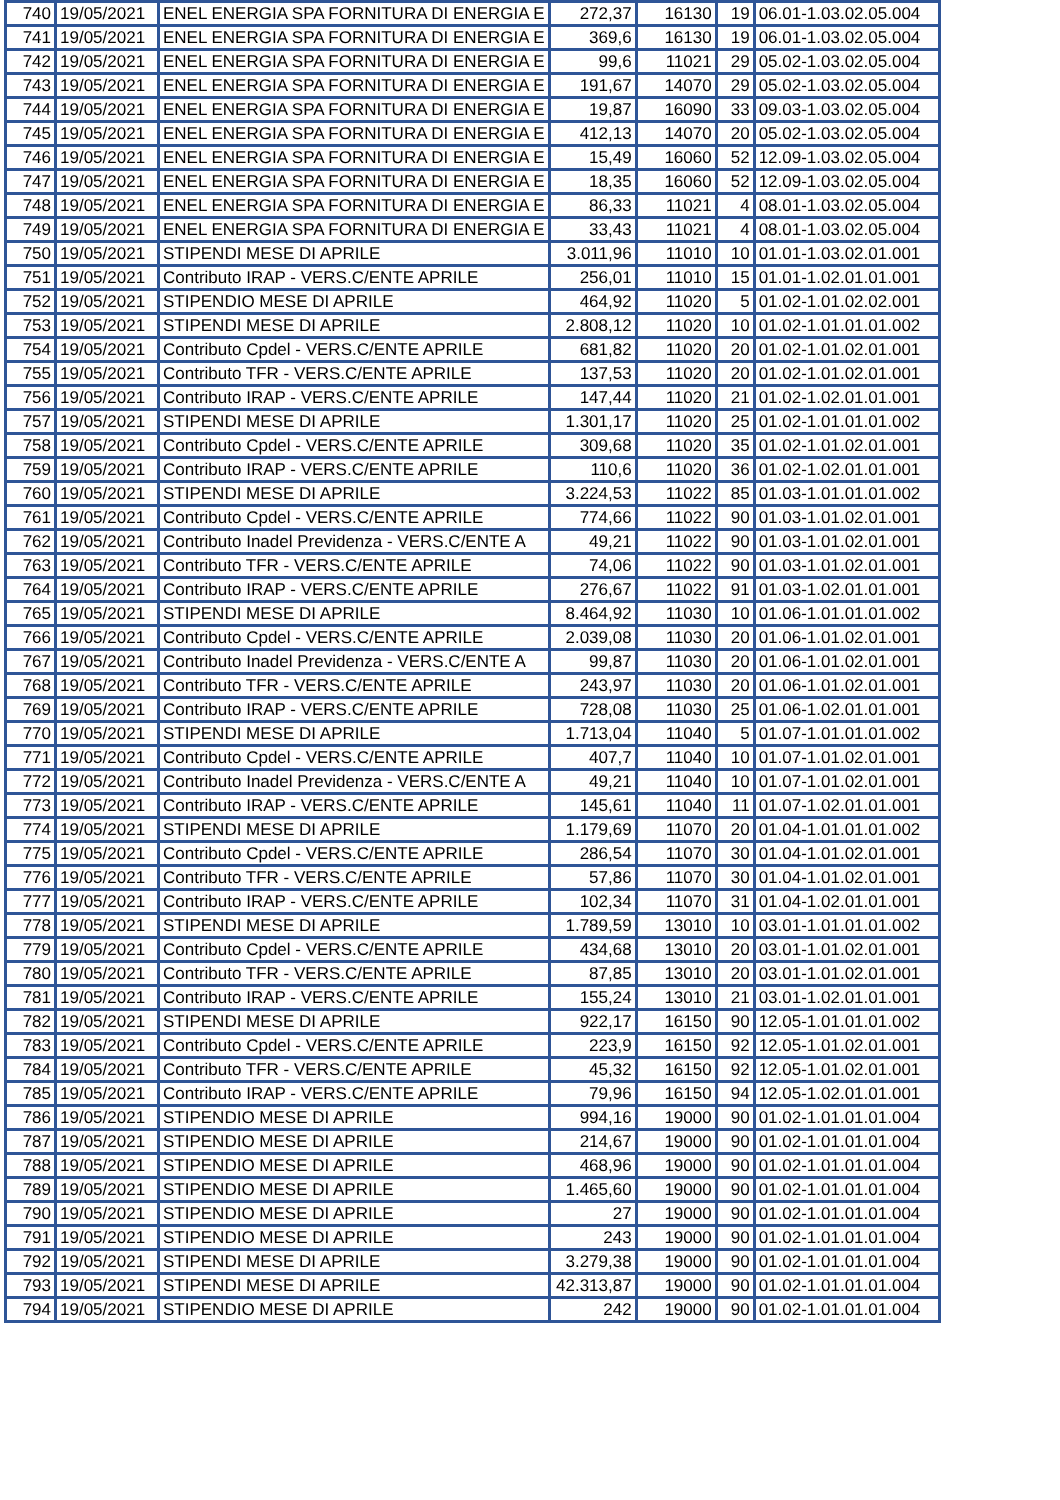| 740 | 19/05/2021 | ENEL ENERGIA SPA FORNITURA DI ENERGIA E | 272,37 | 16130 | 19 | 06.01-1.03.02.05.004 |
| 741 | 19/05/2021 | ENEL ENERGIA SPA FORNITURA DI ENERGIA E | 369,6 | 16130 | 19 | 06.01-1.03.02.05.004 |
| 742 | 19/05/2021 | ENEL ENERGIA SPA FORNITURA DI ENERGIA E | 99,6 | 11021 | 29 | 05.02-1.03.02.05.004 |
| 743 | 19/05/2021 | ENEL ENERGIA SPA FORNITURA DI ENERGIA E | 191,67 | 14070 | 29 | 05.02-1.03.02.05.004 |
| 744 | 19/05/2021 | ENEL ENERGIA SPA FORNITURA DI ENERGIA E | 19,87 | 16090 | 33 | 09.03-1.03.02.05.004 |
| 745 | 19/05/2021 | ENEL ENERGIA SPA FORNITURA DI ENERGIA E | 412,13 | 14070 | 20 | 05.02-1.03.02.05.004 |
| 746 | 19/05/2021 | ENEL ENERGIA SPA FORNITURA DI ENERGIA E | 15,49 | 16060 | 52 | 12.09-1.03.02.05.004 |
| 747 | 19/05/2021 | ENEL ENERGIA SPA FORNITURA DI ENERGIA E | 18,35 | 16060 | 52 | 12.09-1.03.02.05.004 |
| 748 | 19/05/2021 | ENEL ENERGIA SPA FORNITURA DI ENERGIA E | 86,33 | 11021 | 4 | 08.01-1.03.02.05.004 |
| 749 | 19/05/2021 | ENEL ENERGIA SPA FORNITURA DI ENERGIA E | 33,43 | 11021 | 4 | 08.01-1.03.02.05.004 |
| 750 | 19/05/2021 | STIPENDI MESE DI APRILE | 3.011,96 | 11010 | 10 | 01.01-1.03.02.01.001 |
| 751 | 19/05/2021 | Contributo IRAP - VERS.C/ENTE APRILE | 256,01 | 11010 | 15 | 01.01-1.02.01.01.001 |
| 752 | 19/05/2021 | STIPENDIO MESE DI APRILE | 464,92 | 11020 | 5 | 01.02-1.01.02.02.001 |
| 753 | 19/05/2021 | STIPENDI MESE DI APRILE | 2.808,12 | 11020 | 10 | 01.02-1.01.01.01.002 |
| 754 | 19/05/2021 | Contributo Cpdel - VERS.C/ENTE APRILE | 681,82 | 11020 | 20 | 01.02-1.01.02.01.001 |
| 755 | 19/05/2021 | Contributo TFR - VERS.C/ENTE APRILE | 137,53 | 11020 | 20 | 01.02-1.01.02.01.001 |
| 756 | 19/05/2021 | Contributo IRAP - VERS.C/ENTE APRILE | 147,44 | 11020 | 21 | 01.02-1.02.01.01.001 |
| 757 | 19/05/2021 | STIPENDI MESE DI APRILE | 1.301,17 | 11020 | 25 | 01.02-1.01.01.01.002 |
| 758 | 19/05/2021 | Contributo Cpdel - VERS.C/ENTE APRILE | 309,68 | 11020 | 35 | 01.02-1.01.02.01.001 |
| 759 | 19/05/2021 | Contributo IRAP - VERS.C/ENTE APRILE | 110,6 | 11020 | 36 | 01.02-1.02.01.01.001 |
| 760 | 19/05/2021 | STIPENDI MESE DI APRILE | 3.224,53 | 11022 | 85 | 01.03-1.01.01.01.002 |
| 761 | 19/05/2021 | Contributo Cpdel - VERS.C/ENTE APRILE | 774,66 | 11022 | 90 | 01.03-1.01.02.01.001 |
| 762 | 19/05/2021 | Contributo Inadel Previdenza - VERS.C/ENTE A | 49,21 | 11022 | 90 | 01.03-1.01.02.01.001 |
| 763 | 19/05/2021 | Contributo TFR - VERS.C/ENTE APRILE | 74,06 | 11022 | 90 | 01.03-1.01.02.01.001 |
| 764 | 19/05/2021 | Contributo IRAP - VERS.C/ENTE APRILE | 276,67 | 11022 | 91 | 01.03-1.02.01.01.001 |
| 765 | 19/05/2021 | STIPENDI MESE DI APRILE | 8.464,92 | 11030 | 10 | 01.06-1.01.01.01.002 |
| 766 | 19/05/2021 | Contributo Cpdel - VERS.C/ENTE APRILE | 2.039,08 | 11030 | 20 | 01.06-1.01.02.01.001 |
| 767 | 19/05/2021 | Contributo Inadel Previdenza - VERS.C/ENTE A | 99,87 | 11030 | 20 | 01.06-1.01.02.01.001 |
| 768 | 19/05/2021 | Contributo TFR - VERS.C/ENTE APRILE | 243,97 | 11030 | 20 | 01.06-1.01.02.01.001 |
| 769 | 19/05/2021 | Contributo IRAP - VERS.C/ENTE APRILE | 728,08 | 11030 | 25 | 01.06-1.02.01.01.001 |
| 770 | 19/05/2021 | STIPENDI MESE DI APRILE | 1.713,04 | 11040 | 5 | 01.07-1.01.01.01.002 |
| 771 | 19/05/2021 | Contributo Cpdel - VERS.C/ENTE APRILE | 407,7 | 11040 | 10 | 01.07-1.01.02.01.001 |
| 772 | 19/05/2021 | Contributo Inadel Previdenza - VERS.C/ENTE A | 49,21 | 11040 | 10 | 01.07-1.01.02.01.001 |
| 773 | 19/05/2021 | Contributo IRAP - VERS.C/ENTE APRILE | 145,61 | 11040 | 11 | 01.07-1.02.01.01.001 |
| 774 | 19/05/2021 | STIPENDI MESE DI APRILE | 1.179,69 | 11070 | 20 | 01.04-1.01.01.01.002 |
| 775 | 19/05/2021 | Contributo Cpdel - VERS.C/ENTE APRILE | 286,54 | 11070 | 30 | 01.04-1.01.02.01.001 |
| 776 | 19/05/2021 | Contributo TFR - VERS.C/ENTE APRILE | 57,86 | 11070 | 30 | 01.04-1.01.02.01.001 |
| 777 | 19/05/2021 | Contributo IRAP - VERS.C/ENTE APRILE | 102,34 | 11070 | 31 | 01.04-1.02.01.01.001 |
| 778 | 19/05/2021 | STIPENDI MESE DI APRILE | 1.789,59 | 13010 | 10 | 03.01-1.01.01.01.002 |
| 779 | 19/05/2021 | Contributo Cpdel - VERS.C/ENTE APRILE | 434,68 | 13010 | 20 | 03.01-1.01.02.01.001 |
| 780 | 19/05/2021 | Contributo TFR - VERS.C/ENTE APRILE | 87,85 | 13010 | 20 | 03.01-1.01.02.01.001 |
| 781 | 19/05/2021 | Contributo IRAP - VERS.C/ENTE APRILE | 155,24 | 13010 | 21 | 03.01-1.02.01.01.001 |
| 782 | 19/05/2021 | STIPENDI MESE DI APRILE | 922,17 | 16150 | 90 | 12.05-1.01.01.01.002 |
| 783 | 19/05/2021 | Contributo Cpdel - VERS.C/ENTE APRILE | 223,9 | 16150 | 92 | 12.05-1.01.02.01.001 |
| 784 | 19/05/2021 | Contributo TFR - VERS.C/ENTE APRILE | 45,32 | 16150 | 92 | 12.05-1.01.02.01.001 |
| 785 | 19/05/2021 | Contributo IRAP - VERS.C/ENTE APRILE | 79,96 | 16150 | 94 | 12.05-1.02.01.01.001 |
| 786 | 19/05/2021 | STIPENDIO MESE DI APRILE | 994,16 | 19000 | 90 | 01.02-1.01.01.01.004 |
| 787 | 19/05/2021 | STIPENDIO MESE DI APRILE | 214,67 | 19000 | 90 | 01.02-1.01.01.01.004 |
| 788 | 19/05/2021 | STIPENDIO MESE DI APRILE | 468,96 | 19000 | 90 | 01.02-1.01.01.01.004 |
| 789 | 19/05/2021 | STIPENDIO MESE DI APRILE | 1.465,60 | 19000 | 90 | 01.02-1.01.01.01.004 |
| 790 | 19/05/2021 | STIPENDIO MESE DI APRILE | 27 | 19000 | 90 | 01.02-1.01.01.01.004 |
| 791 | 19/05/2021 | STIPENDIO MESE DI APRILE | 243 | 19000 | 90 | 01.02-1.01.01.01.004 |
| 792 | 19/05/2021 | STIPENDI MESE DI APRILE | 3.279,38 | 19000 | 90 | 01.02-1.01.01.01.004 |
| 793 | 19/05/2021 | STIPENDI MESE DI APRILE | 42.313,87 | 19000 | 90 | 01.02-1.01.01.01.004 |
| 794 | 19/05/2021 | STIPENDIO MESE DI APRILE | 242 | 19000 | 90 | 01.02-1.01.01.01.004 |